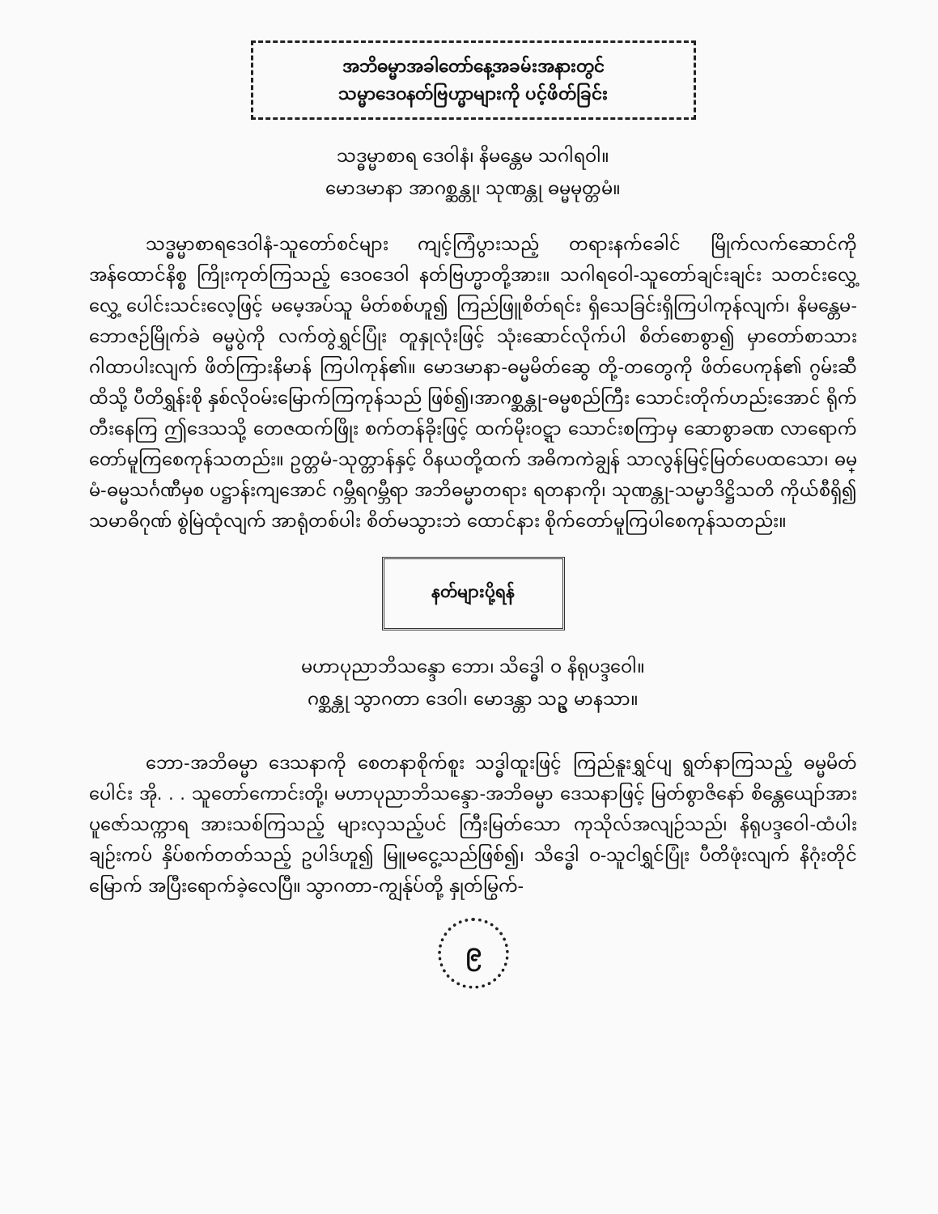အဘိဓမ္မာအခါတော်နေ့အခမ်းအနားတွင်
သမ္မာဒေဝနတ်ဗြဟ္မာများကို ပင့်ဖိတ်ခြင်း
သဒ္ဓမ္မာစာရ ဒေဝါနံ၊ နိမန္တေမ သဂါရဝါ။
မောဒမာနာ အာဂစ္ဆန္တု၊ သုဏန္တု ဓမ္မမုတ္တမံ။
သဒ္ဓမ္မာစာရဒေဝါနံ-သူတော်စင်များ ကျင့်ကြံပွားသည့် တရားနက်ခေါင် မြိုက်လက်ဆောင်ကို အန်ထောင်နိစ္စ ကြိုးကုတ်ကြသည့် ဒေဝဒေဝါ နတ်ဗြဟ္မာတို့အား။ သဂါရဝေါ-သူတော်ချင်းချင်း သတင်းလွှေ့လွှေ့ ပေါင်းသင်းလေ့ဖြင့် မမေ့အပ်သူ မိတ်စစ်ဟူ၍ ကြည်ဖြူစိတ်ရင်း ရှိသေခြင်းရှိကြပါကုန်လျက်၊ နိမန္တေမ-ဘောဇဉ်မြိုက်ခဲ ဓမ္မပွဲကို လက်တွဲရွှင်ပြုံး တူနှုလုံးဖြင့် သုံးဆောင်လိုက်ပါ စိတ်စောစွာ၍ မှာတော်စာသား ဂါထာပါးလျက် ဖိတ်ကြားနိမာန် ကြပါကုန်၏။ မောဒမာနာ-ဓမ္မမိတ်ဆွေ တို့-တတွေကို ဖိတ်ပေကုန်၏ ဂွမ်းဆီထိသို့ ပီတိရွှန်းစို နှစ်လိုဝမ်းမြောက်ကြကုန်သည် ဖြစ်၍၊အာဂစ္ဆန္တု-ဓမ္မစည်ကြီး သောင်းတိုက်ဟည်းအောင် ရိုက်တီးနေကြ ဤဒေသသို့ တေဇထက်ဖြိုး စက်တန်ခိုးဖြင့် ထက်မိုးဝဋ္ဋာ သောင်းစကြာမှ ဆောစွာခဏ လာရောက်တော်မူကြစေကုန်သတည်း။ ဥတ္တမံ-သုတ္တာန်နှင့် ဝိနယတို့ထက် အဓိကကဲချွန် သာလွန်မြင့်မြတ်ပေထသော၊ ဓမ္မံ-ဓမ္မသင်္ဂဏီမှစ ပဋ္ဌာန်းကျအောင် ဂမ္ဘီရဂမ္ဘီရာ အဘိဓမ္မာတရား ရတနာကို၊ သုဏန္တု-သမ္မာဒိဋ္ဌိသတိ ကိုယ်စီရှိ၍ သမာဓိဂုဏ် စွဲမြဲထုံလျက် အာရုံတစ်ပါး စိတ်မသွားဘဲ ထောင်နား စိုက်တော်မူကြပါစေကုန်သတည်း။
နတ်များပို့ရန်
မဟာပုညာဘိသန္ဒော ဘော၊ သိဒ္ဓေါ ဝ နိရုပဒ္ဒဝေါ။
ဂစ္ဆန္တု သွာဂတာ ဒေဝါ၊ မောဒန္တာ သဥ္ဇ မာနသာ။
ဘော-အဘိဓမ္မာ ဒေသနာကို စေတနာစိုက်စူး သဒ္ဓါထူးဖြင့် ကြည်နူးရွှင်ပျ ရွတ်နာကြသည့် ဓမ္မမိတ်ပေါင်း အို. . . သူတော်ကောင်းတို့၊ မဟာပုညာဘိသန္ဒော-အဘိဓမ္မာ ဒေသနာဖြင့် မြတ်စွာဇိနော် စိန္တေယျော်အား ပူဇော်သက္ကာရ အားသစ်ကြသည့် များလှသည့်ပင် ကြီးမြတ်သော ကုသိုလ်အလျဉ်သည်၊ နိရုပဒ္ဒဝေါ-ထံပါးချဉ်းကပ် နှိပ်စက်တတ်သည့် ဥပါဒ်ဟူ၍ မြူမငွေ့သည်ဖြစ်၍၊ သိဒ္ဓေါ ဝ-သူငါရွှင်ပြုံး ပီတိဖုံးလျက် နိဂုံးတိုင်မြောက် အပြီးရောက်ခဲ့လေပြီ။ သွာဂတာ-ကျွန်ုပ်တို့ နှုတ်မြွက်-
၉